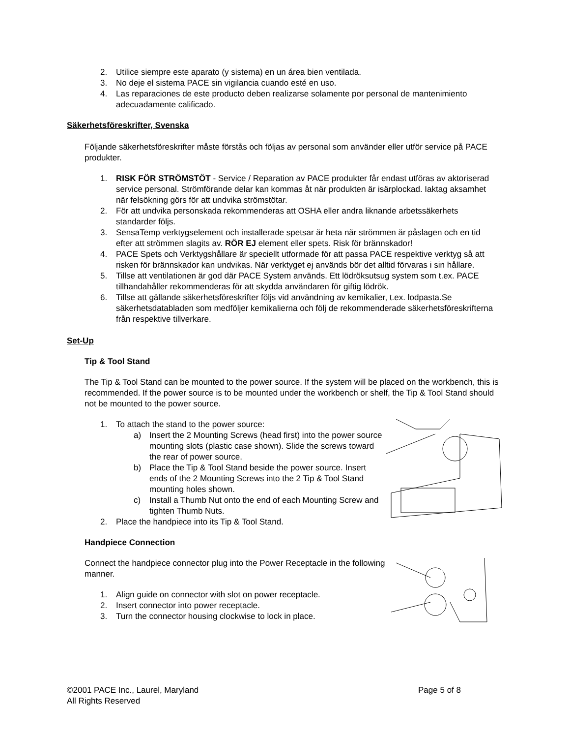2. Utilice siempre este aparato (y sistema) en un área bien ventilada.
3. No deje el sistema PACE sin vigilancia cuando esté en uso.
4. Las reparaciones de este producto deben realizarse solamente por personal de mantenimiento adecuadamente calificado.
Säkerhetsföreskrifter, Svenska
Följande säkerhetsföreskrifter måste förstås och följas av personal som använder eller utför service på PACE produkter.
1. RISK FÖR STRÖMSTÖT - Service / Reparation av PACE produkter får endast utföras av aktoriserad service personal. Strömförande delar kan kommas åt när produkten är isärplockad. Iaktag aksamhet när felsökning görs för att undvika strömstötar.
2. För att undvika personskada rekommenderas att OSHA eller andra liknande arbetssäkerhets standarder följs.
3. SensaTemp verktygselement och installerade spetsar är heta när strömmen är påslagen och en tid efter att strömmen slagits av. RÖR EJ element eller spets. Risk för brännskador!
4. PACE Spets och Verktygshållare är speciellt utformade för att passa PACE respektive verktyg så att risken för brännskador kan undvikas. När verktyget ej används bör det alltid förvaras i sin hållare.
5. Tillse att ventilationen är god där PACE System används. Ett lödröksutsug system som t.ex. PACE tillhandahåller rekommenderas för att skydda användaren för giftig lödrök.
6. Tillse att gällande säkerhetsföreskrifter följs vid användning av kemikalier, t.ex. lodpasta.Se säkerhetsdatabladen som medföljer kemikalierna och följ de rekommenderade säkerhetsföreskrifterna från respektive tillverkare.
Set-Up
Tip & Tool Stand
The Tip & Tool Stand can be mounted to the power source. If the system will be placed on the workbench, this is recommended. If the power source is to be mounted under the workbench or shelf, the Tip & Tool Stand should not be mounted to the power source.
1. To attach the stand to the power source:
a) Insert the 2 Mounting Screws (head first) into the power source mounting slots (plastic case shown). Slide the screws toward the rear of power source.
b) Place the Tip & Tool Stand beside the power source. Insert ends of the 2 Mounting Screws into the 2 Tip & Tool Stand mounting holes shown.
c) Install a Thumb Nut onto the end of each Mounting Screw and tighten Thumb Nuts.
2. Place the handpiece into its Tip & Tool Stand.
Handpiece Connection
Connect the handpiece connector plug into the Power Receptacle in the following manner.
1. Align guide on connector with slot on power receptacle.
2. Insert connector into power receptacle.
3. Turn the connector housing clockwise to lock in place.
©2001 PACE Inc., Laurel, Maryland
All Rights Reserved Page 5 of 8